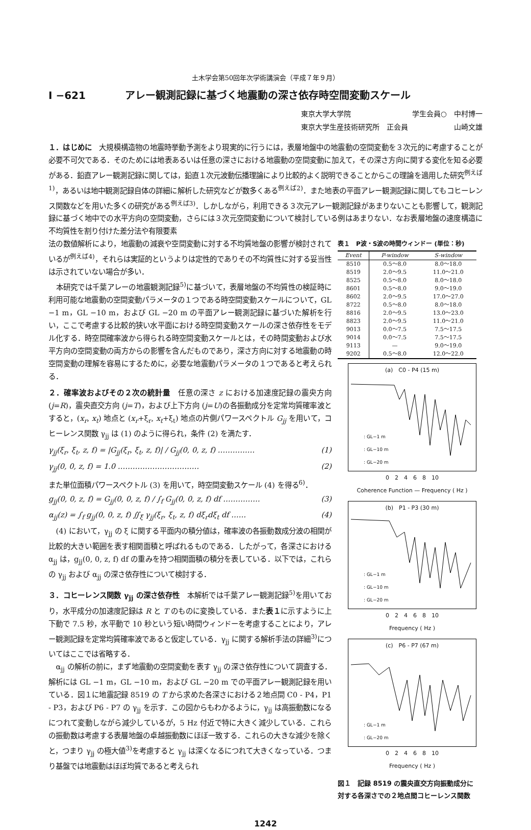土木学会第50回年次学術講演会（平成７年９月）
I −621 アレー観測記録に基づく地震動の深さ依存時空間変動スケール
東京大学大学院 学生会員○　中村博一
東京大学生産技術研究所　正会員 山崎文雄
１．はじめに　大規模構造物の地震時挙動予測をより現実的に行うには，表層地盤中の地震動の空間変動を３次元的に考慮することが必要不可欠である．そのためには地表あるいは任意の深さにおける地震動の空間変動に加えて，その深さ方向に関する変化を知る必要がある．鉛直アレー観測記録に関しては，鉛直１次元波動伝播理論により比較的よく説明できることからこの理論を適用した研究<sup>例えば1)</sup>，あるいは地中観測記録自体の詳細に解析した研究などが数多くある<sup>例えば2)</sup>．また地表の平面アレー観測記録に関してもコヒーレンス関数などを用いた多くの研究がある<sup>例えば3)</sup>．しかしながら，利用できる３次元アレー観測記録があまりないことも影響して，観測記録に基づく地中での水平方向の空間変動，さらには３次元空間変動について検討している例はあまりない．なお表層地盤の速度構造に不均質性を割り付けた差分法や有限要素
法の数値解析により，地震動の減衰や空間変動に対する不均質地盤の影響が検討されているが<sup>例えば4)</sup>，それらは実証的というよりは定性的でありその不均質性に対する妥当性は示されていない場合が多い．
本研究では千葉アレーの地震観測記録<sup>5)</sup>に基づいて，表層地盤の不均質性の検証時に利用可能な地震動の空間変動パラメータの１つである時空間変動スケールについて，GL −1 m，GL −10 m，および GL −20 m の平面アレー観測記録に基づいた解析を行い，ここで考慮する比較的狭い水平面における時空間変動スケールの深さ依存性をモデル化する．時空間確率波から得られる時空間変動スケールとは，その時間変動および水平方向の空間変動の両方からの影響を含んだものであり，深さ方向に対する地震動の時空間変動の理解を容易にするために，必要な地震動パラメータの１つであると考えられる．
２．確率波およびその２次の統計量　任意の深さ z における加速度記録の震央方向 (j=R)，震央直交方向 (j=T)，および上下方向 (j=U)の各振動成分を定常均質確率波とすると，(x<sub>r</sub>, x<sub>t</sub>) 地点と (x<sub>r</sub>+ξ<sub>r</sub>, x<sub>t</sub>+ξ<sub>t</sub>) 地点の片側パワースペクトル G<sub>jj</sub> を用いて，コヒーレンス関数 γ<sub>jj</sub> は (1) のように得られ，条件 (2) を満たす．
γ<sub>jj</sub>(ξ<sub>r</sub>, ξ<sub>t</sub>, z, f) = |G<sub>jj</sub>(ξ<sub>r</sub>, ξ<sub>t</sub>, z, f)| / G<sub>jj</sub>(0, 0, z, f) …………… (1)
γ<sub>jj</sub>(0, 0, z, f) = 1.0 …………………………… (2)
また単位面積パワースペクトル (3) を用いて，時空間変動スケール (4) を得る<sup>6)</sup>．
g<sub>jj</sub>(0, 0, z, f) = G<sub>jj</sub>(0, 0, z, f) / ∫<sub>f</sub> G<sub>jj</sub>(0, 0, z, f) df …………… (3)
α<sub>jj</sub>(z) = ∫<sub>f</sub> g<sub>jj</sub>(0, 0, z, f) ∬<sub>ξ</sub> γ<sub>jj</sub>(ξ<sub>r</sub>, ξ<sub>t</sub>, z, f) dξ<sub>r</sub>dξ<sub>t</sub> df …… (4)
(4) において，γ<sub>jj</sub> の ξ に関する平面内の積分値は，確率波の各振動数成分波の相関が比較的大きい範囲を表す相関面積と呼ばれるものである．したがって，各深さにおける α<sub>jj</sub> は，g<sub>jj</sub>(0, 0, z, f) df の重みを持つ相関面積の積分を表している．以下では，これらの γ<sub>jj</sub> および α<sub>jj</sub> の深さ依存性について検討する．
３．コヒーレンス関数 γ<sub>jj</sub> の深さ依存性　本解析では千葉アレー観測記録<sup>5)</sup>を用いており，水平成分の加速度記録は R と T のものに変換している．また表１に示すように上下動で 7.5 秒，水平動で 10 秒という短い時間ウィンドーを考慮することにより，アレー観測記録を定常均質確率波であると仮定している．γ<sub>jj</sub> に関する解析手法の詳細<sup>3)</sup>についてはここでは省略する．
α<sub>jj</sub> の解析の前に，まず地震動の空間変動を表す γ<sub>jj</sub> の深さ依存性について調査する．解析には GL −1 m，GL −10 m，および GL −20 m での平面アレー観測記録を用いている．図１に地震記録 8519 の T から求めた各深さにおける２地点間 C0 - P4，P1 - P3，および P6 - P7 の γ<sub>jj</sub> を示す．この図からもわかるように，γ<sub>jj</sub> は高振動数になるにつれて変動しながら減少しているが，5 Hz 付近で特に大きく減少している．これらの振動数は考慮する表層地盤の卓越振動数にほぼ一致する．これらの大きな減少を除くと，つまり γ<sub>jj</sub> の極大値<sup>3)</sup>を考慮すると γ<sub>jj</sub> は深くなるにつれて大きくなっている．つまり基盤では地震動はほぼ均質であると考えられ
表１　P波・S波の時間ウィンドー (単位：秒)
| Event | P-window | S-window |
| --- | --- | --- |
| 8510 | 0.5〜8.0 | 8.0〜18.0 |
| 8519 | 2.0〜9.5 | 11.0〜21.0 |
| 8525 | 0.5〜8.0 | 8.0〜18.0 |
| 8601 | 0.5〜8.0 | 9.0〜19.0 |
| 8602 | 2.0〜9.5 | 17.0〜27.0 |
| 8722 | 0.5〜8.0 | 8.0〜18.0 |
| 8816 | 2.0〜9.5 | 13.0〜23.0 |
| 8823 | 2.0〜9.5 | 11.0〜21.0 |
| 9013 | 0.0〜7.5 | 7.5〜17.5 |
| 9014 | 0.0〜7.5 | 7.5〜17.5 |
| 9113 | — | 9.0〜19.0 |
| 9202 | 0.5〜8.0 | 12.0〜22.0 |
(a)　C0 - P4 (15 m)
: GL−1 m
: GL−10 m
: GL−20 m
0　2　4　6　8　10
Coherence Function — Frequency ( Hz )
(b)　P1 - P3 (30 m)
: GL−1 m
: GL−10 m
: GL−20 m
0　2　4　6　8　10
Frequency ( Hz )
(c)　P6 - P7 (67 m)
: GL−1 m
: GL−20 m
0　2　4　6　8　10
Frequency ( Hz )
図１　記録 8519 の震央直交方向振動成分に対する各深さでの２地点間コヒーレンス関数
1242